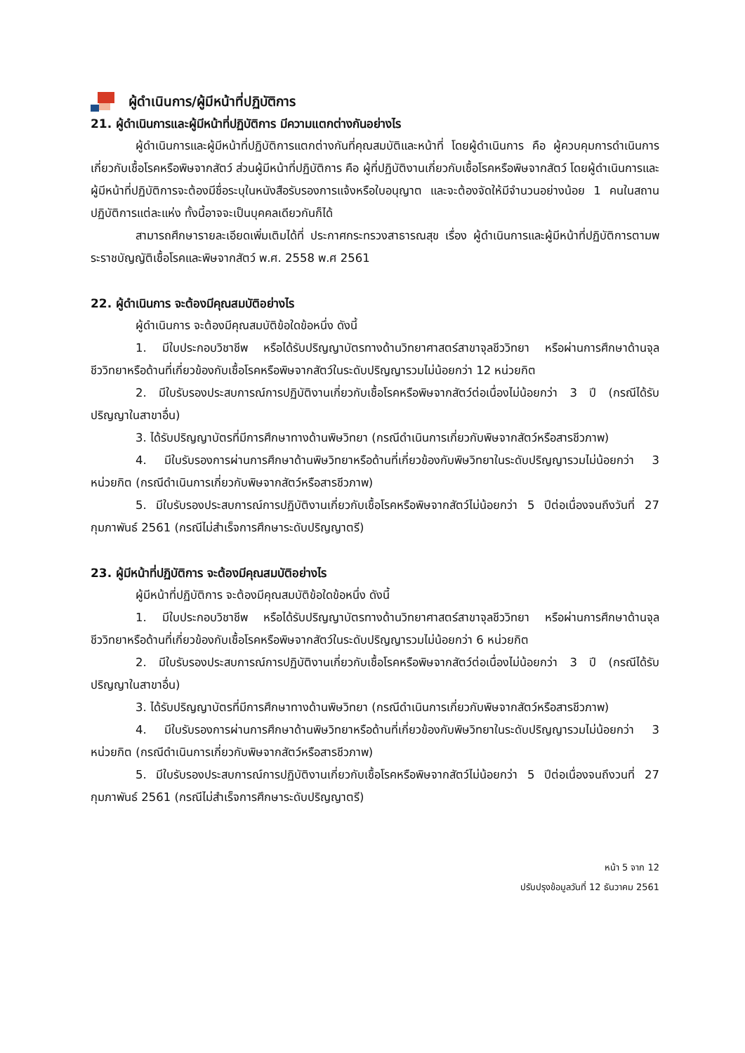ผู้ดำเนินการ/ผู้มีหน้าที่ปฏิบัติการ
21. ผู้ดำเนินการและผู้มีหน้าที่ปฏิบัติการ มีความแตกต่างกันอย่างไร
ผู้ดำเนินการและผู้มีหน้าที่ปฏิบัติการแตกต่างกันที่คุณสมบัติและหน้าที่ โดยผู้ดำเนินการ คือ ผู้ควบคุมการดำเนินการเกี่ยวกับเชื้อโรคหรือพิษจากสัตว์ ส่วนผู้มีหน้าที่ปฏิบัติการ คือ ผู้ที่ปฏิบัติงานเกี่ยวกับเชื้อโรคหรือพิษจากสัตว์ โดยผู้ดำเนินการและผู้มีหน้าที่ปฏิบัติการจะต้องมีชื่อระบุในหนังสือรับรองการแจ้งหรือใบอนุญาต และจะต้องจัดให้มีจำนวนอย่างน้อย 1 คนในสถานปฏิบัติการแต่ละแห่ง ทั้งนี้อาจจะเป็นบุคคลเดียวกันก็ได้
สามารถศึกษารายละเอียดเพิ่มเติมได้ที่ ประกาศกระทรวงสาธารณสุข เรื่อง ผู้ดำเนินการและผู้มีหน้าที่ปฏิบัติการตามพระราชบัญญัติเชื้อโรคและพิษจากสัตว์ พ.ศ. 2558 พ.ศ 2561
22. ผู้ดำเนินการ จะต้องมีคุณสมบัติอย่างไร
ผู้ดำเนินการ จะต้องมีคุณสมบัติข้อใดข้อหนึ่ง ดังนี้
1. มีใบประกอบวิชาชีพ หรือได้รับปริญญาบัตรทางด้านวิทยาศาสตร์สาขาจุลชีววิทยา หรือผ่านการศึกษาด้านจุลชีววิทยาหรือด้านที่เกี่ยวข้องกับเชื้อโรคหรือพิษจากสัตว์ในระดับปริญญารวมไม่น้อยกว่า 12 หน่วยกิต
2. มีใบรับรองประสบการณ์การปฏิบัติงานเกี่ยวกับเชื้อโรคหรือพิษจากสัตว์ต่อเนื่องไม่น้อยกว่า 3 ปี (กรณีได้รับปริญญาในสาขาอื่น)
3. ได้รับปริญญาบัตรที่มีการศึกษาทางด้านพิษวิทยา (กรณีดำเนินการเกี่ยวกับพิษจากสัตว์หรือสารชีวภาพ)
4. มีใบรับรองการผ่านการศึกษาด้านพิษวิทยาหรือด้านที่เกี่ยวข้องกับพิษวิทยาในระดับปริญญารวมไม่น้อยกว่า 3 หน่วยกิต (กรณีดำเนินการเกี่ยวกับพิษจากสัตว์หรือสารชีวภาพ)
5. มีใบรับรองประสบการณ์การปฏิบัติงานเกี่ยวกับเชื้อโรคหรือพิษจากสัตว์ไม่น้อยกว่า 5 ปีต่อเนื่องจนถึงวันที่ 27 กุมภาพันธ์ 2561 (กรณีไม่สำเร็จการศึกษาระดับปริญญาตรี)
23. ผู้มีหน้าที่ปฏิบัติการ จะต้องมีคุณสมบัติอย่างไร
ผู้มีหน้าที่ปฏิบัติการ จะต้องมีคุณสมบัติข้อใดข้อหนึ่ง ดังนี้
1. มีใบประกอบวิชาชีพ หรือได้รับปริญญาบัตรทางด้านวิทยาศาสตร์สาขาจุลชีววิทยา หรือผ่านการศึกษาด้านจุลชีววิทยาหรือด้านที่เกี่ยวข้องกับเชื้อโรคหรือพิษจากสัตว์ในระดับปริญญารวมไม่น้อยกว่า 6 หน่วยกิต
2. มีใบรับรองประสบการณ์การปฏิบัติงานเกี่ยวกับเชื้อโรคหรือพิษจากสัตว์ต่อเนื่องไม่น้อยกว่า 3 ปี (กรณีได้รับปริญญาในสาขาอื่น)
3. ได้รับปริญญาบัตรที่มีการศึกษาทางด้านพิษวิทยา (กรณีดำเนินการเกี่ยวกับพิษจากสัตว์หรือสารชีวภาพ)
4. มีใบรับรองการผ่านการศึกษาด้านพิษวิทยาหรือด้านที่เกี่ยวข้องกับพิษวิทยาในระดับปริญญารวมไม่น้อยกว่า 3 หน่วยกิต (กรณีดำเนินการเกี่ยวกับพิษจากสัตว์หรือสารชีวภาพ)
5. มีใบรับรองประสบการณ์การปฏิบัติงานเกี่ยวกับเชื้อโรคหรือพิษจากสัตว์ไม่น้อยกว่า 5 ปีต่อเนื่องจนถึงวนที่ 27 กุมภาพันธ์ 2561 (กรณีไม่สำเร็จการศึกษาระดับปริญญาตรี)
หน้า 5 จาก 12
ปรับปรุงข้อมูลวันที่ 12 ธันวาคม 2561